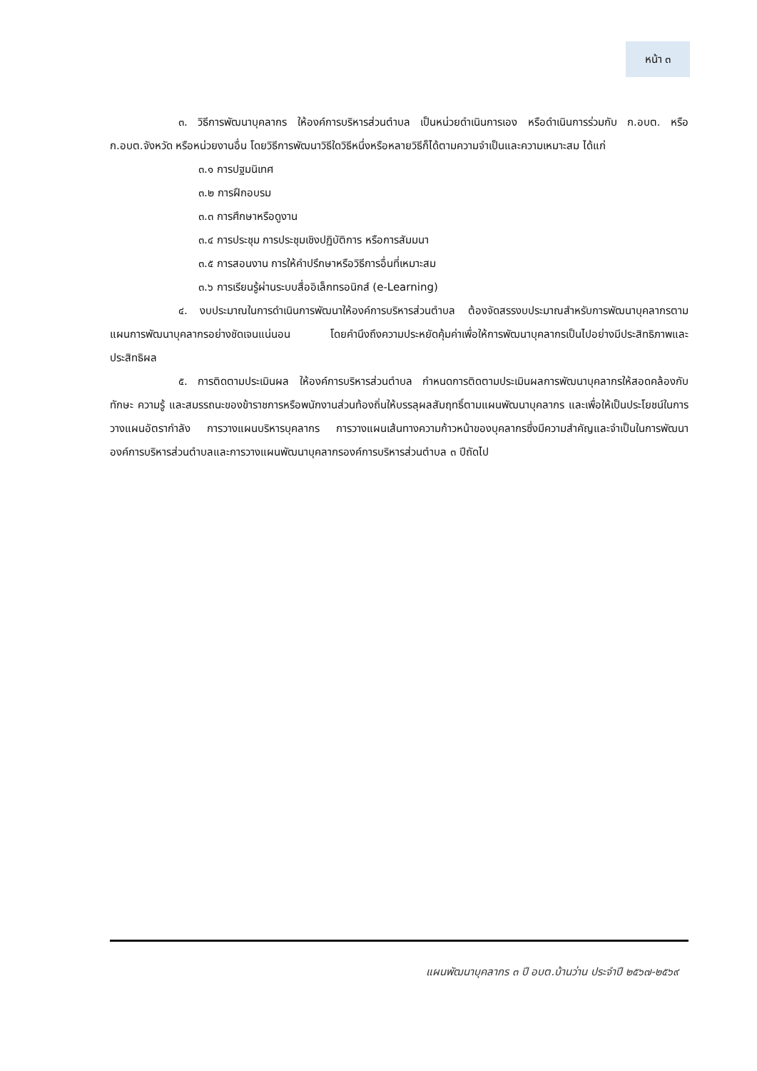หน้า ๓
๓. วิธีการพัฒนาบุคลากร ให้องค์การบริหารส่วนตำบล เป็นหน่วยดำเนินการเอง หรือดำเนินการร่วมกับ ก.อบต. หรือ ก.อบต.จังหวัด หรือหน่วยงานอื่น โดยวิธีการพัฒนาวิธีใดวิธีหนึ่งหรือหลายวิธีก็ได้ตามความจำเป็นและความเหมาะสม ได้แก่
๓.๑ การปฐมนิเทศ
๓.๒ การฝึกอบรม
๓.๓ การศึกษาหรือดูงาน
๓.๔ การประชุม การประชุมเชิงปฏิบัติการ หรือการสัมมนา
๓.๕ การสอนงาน การให้คำปรึกษาหรือวิธีการอื่นที่เหมาะสม
๓.๖ การเรียนรู้ผ่านระบบสื่ออิเล็กทรอนิกส์ (e-Learning)
๔. งบประมาณในการดำเนินการพัฒนาให้องค์การบริหารส่วนตำบล ต้องจัดสรรงบประมาณสำหรับการพัฒนาบุคลากรตามแผนการพัฒนาบุคลากรอย่างชัดเจนแน่นอน โดยคำนึงถึงความประหยัดคุ้มค่าเพื่อให้การพัฒนาบุคลากรเป็นไปอย่างมีประสิทธิภาพและประสิทธิผล
๕. การติดตามประเมินผล ให้องค์การบริหารส่วนตำบล กำหนดการติดตามประเมินผลการพัฒนาบุคลากรให้สอดคล้องกับทักษะ ความรู้ และสมรรถนะของข้าราชการหรือพนักงานส่วนท้องถิ่นให้บรรลุผลสัมฤทธิ์ตามแผนพัฒนาบุคลากร และเพื่อให้เป็นประโยชน์ในการวางแผนอัตรากำลัง การวางแผนบริหารบุคลากร การวางแผนเส้นทางความก้าวหน้าของบุคลากรซึ่งมีความสำคัญและจำเป็นในการพัฒนาองค์การบริหารส่วนตำบลและการวางแผนพัฒนาบุคลากรองค์การบริหารส่วนตำบล ๓ ปีถัดไป
แผนพัฒนาบุคลากร ๓ ปี อบต.บ้านว่าน ประจำปี ๒๕๖๗-๒๕๖๙